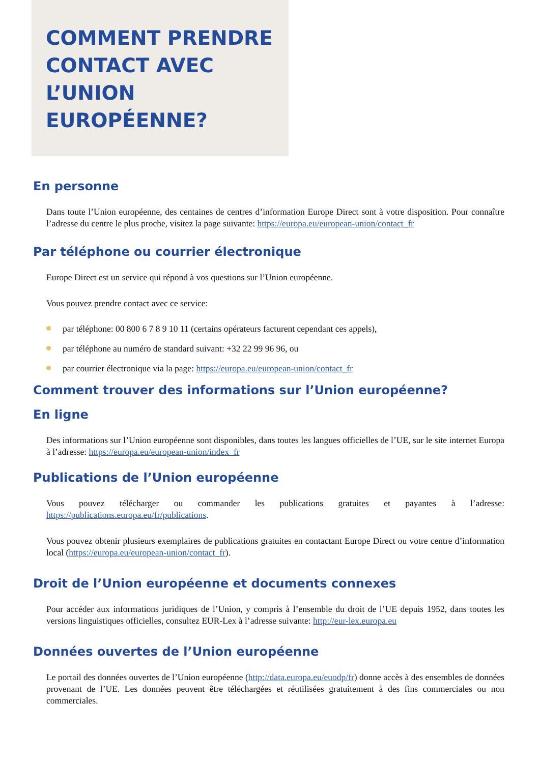COMMENT PRENDRE CONTACT AVEC L’UNION EUROPÉENNE?
En personne
Dans toute l’Union européenne, des centaines de centres d’information Europe Direct sont à votre disposition. Pour connaître l’adresse du centre le plus proche, visitez la page suivante: https://europa.eu/european-union/contact_fr
Par téléphone ou courrier électronique
Europe Direct est un service qui répond à vos questions sur l’Union européenne.
Vous pouvez prendre contact avec ce service:
par téléphone: 00 800 6 7 8 9 10 11 (certains opérateurs facturent cependant ces appels),
par téléphone au numéro de standard suivant: +32 22 99 96 96, ou
par courrier électronique via la page: https://europa.eu/european-union/contact_fr
Comment trouver des informations sur l’Union européenne?
En ligne
Des informations sur l’Union européenne sont disponibles, dans toutes les langues officielles de l’UE, sur le site internet Europa à l’adresse: https://europa.eu/european-union/index_fr
Publications de l’Union européenne
Vous pouvez télécharger ou commander les publications gratuites et payantes à l’adresse: https://publications.europa.eu/fr/publications.
Vous pouvez obtenir plusieurs exemplaires de publications gratuites en contactant Europe Direct ou votre centre d’information local (https://europa.eu/european-union/contact_fr).
Droit de l’Union européenne et documents connexes
Pour accéder aux informations juridiques de l’Union, y compris à l’ensemble du droit de l’UE depuis 1952, dans toutes les versions linguistiques officielles, consultez EUR-Lex à l’adresse suivante: http://eur-lex.europa.eu
Données ouvertes de l’Union européenne
Le portail des données ouvertes de l’Union européenne (http://data.europa.eu/euodp/fr) donne accès à des ensembles de données provenant de l’UE. Les données peuvent être téléchargées et réutilisées gratuitement à des fins commerciales ou non commerciales.